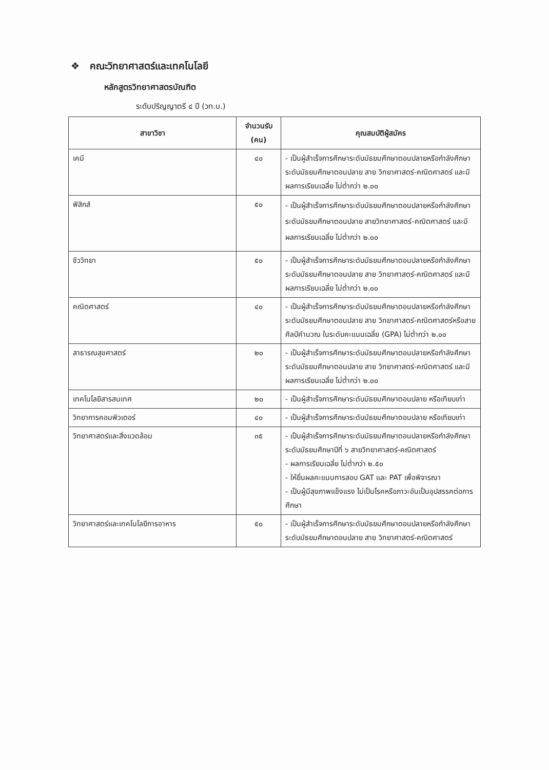❖ คณะวิทยาศาสตร์และเทคโนโลยี
หลักสูตรวิทยาศาสตรบัณฑิต
ระดับปริญญาตรี ๔ ปี (วท.บ.)
| สาขาวิชา | จำนวนรับ (คน) | คุณสมบัติผู้สมัคร |
| --- | --- | --- |
| เคมี | ๔๐ | - เป็นผู้สำเร็จการศึกษาระดับมัธยมศึกษาตอนปลายหรือกำลังศึกษาระดับมัธยมศึกษาตอนปลาย สาย วิทยาศาสตร์-คณิตศาสตร์ และมีผลการเรียนเฉลี่ย ไม่ต่ำกว่า ๒.๐๐ |
| ฟิสิกส์ | ๕๐ | - เป็นผู้สำเร็จการศึกษาระดับมัธยมศึกษาตอนปลายหรือกำลังศึกษาระดับมัธยมศึกษาตอนปลาย สายวิทยาศาสตร์-คณิตศาสตร์ และมีผลการเรียนเฉลี่ย ไม่ต่ำกว่า ๒.๐๐ |
| ชีววิทยา | ๕๐ | - เป็นผู้สำเร็จการศึกษาระดับมัธยมศึกษาตอนปลายหรือกำลังศึกษาระดับมัธยมศึกษาตอนปลาย สาย วิทยาศาสตร์-คณิตศาสตร์ และมีผลการเรียนเฉลี่ย ไม่ต่ำกว่า ๒.๐๐ |
| คณิตศาสตร์ | ๔๐ | - เป็นผู้สำเร็จการศึกษาระดับมัธยมศึกษาตอนปลายหรือกำลังศึกษาระดับมัธยมศึกษาตอนปลาย สาย วิทยาศาสตร์-คณิตศาสตร์หรือสายศิลป์คำนวณ ในระดับคะแนนเฉลี่ย (GPA) ไม่ต่ำกว่า ๒.๐๐ |
| สาธารณสุขศาสตร์ | ๒๐ | - เป็นผู้สำเร็จการศึกษาระดับมัธยมศึกษาตอนปลายหรือกำลังศึกษาระดับมัธยมศึกษาตอนปลาย สาย วิทยาศาสตร์-คณิตศาสตร์ และมีผลการเรียนเฉลี่ย ไม่ต่ำกว่า ๒.๐๐ |
| เทคโนโลยีสารสนเทศ | ๒๐ | - เป็นผู้สำเร็จการศึกษาระดับมัธยมศึกษาตอนปลาย หรือเทียบเท่า |
| วิทยาการคอมพิวเตอร์ | ๔๐ | - เป็นผู้สำเร็จการศึกษาระดับมัธยมศึกษาตอนปลาย หรือเทียบเท่า |
| วิทยาศาสตร์และสิ่งแวดล้อม | ๓๕ | - เป็นผู้สำเร็จการศึกษาระดับมัธยมศึกษาตอนปลายหรือกำลังศึกษาระดับมัธยมศึกษาปีที่ ๖ สายวิทยาศาสตร์-คณิตศาสตร์ - ผลการเรียนเฉลี่ย ไม่ต่ำกว่า ๒.๕๐ - ให้ยื่นผลคะแนนการสอบ GAT และ PAT เพื่อพิจารณา - เป็นผู้มีสุขภาพแข็งแรง ไม่เป็นโรคหรือภาวะอันเป็นอุปสรรคต่อการศึกษา |
| วิทยาศาสตร์และเทคโนโลยีการอาหาร | ๕๐ | - เป็นผู้สำเร็จการศึกษาระดับมัธยมศึกษาตอนปลายหรือกำลังศึกษาระดับมัธยมศึกษาตอนปลาย สาย วิทยาศาสตร์-คณิตศาสตร์ |